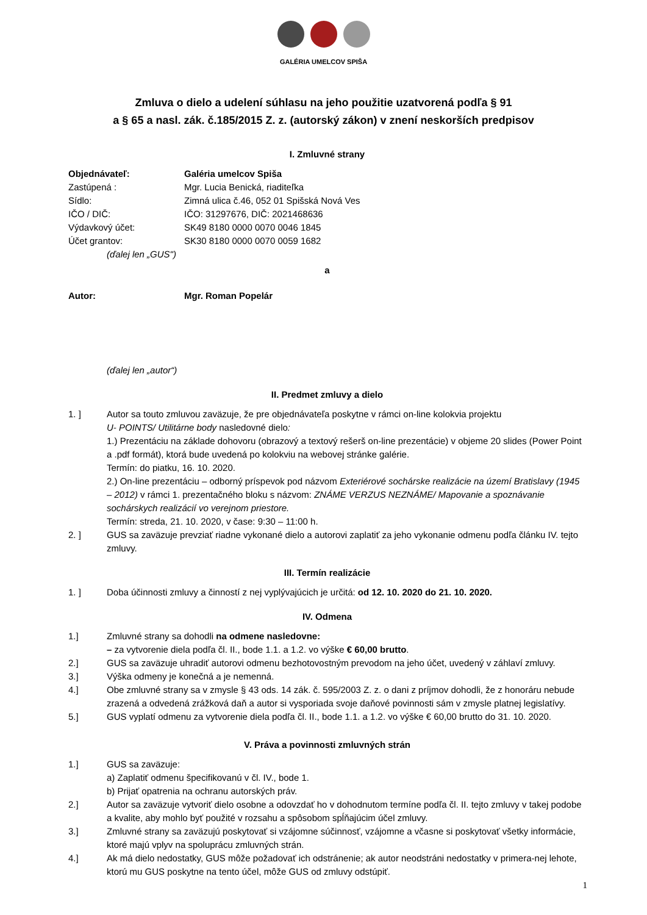GALÉRIA UMELCOV SPIŠA
Zmluva o dielo a udelení súhlasu na jeho použitie uzatvorená podľa § 91
a § 65 a nasl. zák. č.185/2015 Z. z. (autorský zákon) v znení neskorších predpisov
I. Zmluvné strany
Objednávateľ: Galéria umelcov Spiša
Zastúpená : Mgr. Lucia Benická, riaditeľka
Sídlo: Zimná ulica č.46, 052 01 Spišská Nová Ves
IČO / DIČ: IČO: 31297676, DIČ: 2021468636
Výdavkový účet: SK49 8180 0000 0070 0046 1845
Účet grantov: SK30 8180 0000 0070 0059 1682
(ďalej len „GUS")
a
Autor: Mgr. Roman Popelár
(ďalej len „autor“)
II. Predmet zmluvy a dielo
1. ] Autor sa touto zmluvou zaväzuje, že pre objednávateľa poskytne v rámci on-line kolokvia projektu
U- POINTS/ Utilitárne body nasledovné dielo:
1.) Prezentáciu na základe dohovoru (obrazový a textový rešerš on-line prezentácie) v objeme 20 slides (Power Point a .pdf formát), ktorá bude uvedená po kolokviu na webovej stránke galérie.
Termín: do piatku, 16. 10. 2020.
2.) On-line prezentáciu – odborný príspevok pod názvom Exteriérové sochárske realizácie na území Bratislavy (1945 – 2012) v rámci 1. prezentačného bloku s názvom: ZNÁME VERZUS NEZNÁME/ Mapovanie a spoznávanie sochárskych realizácií vo verejnom priestore.
Termín: streda, 21. 10. 2020, v čase: 9:30 – 11:00 h.
2. ] GUS sa zaväzuje prevziať riadne vykonané dielo a autorovi zaplatiť za jeho vykonanie odmenu podľa článku IV. tejto zmluvy.
III. Termín realizácie
1. ] Doba účinnosti zmluvy a činností z nej vyplývajúcich je určitá: od 12. 10. 2020 do 21. 10. 2020.
IV. Odmena
1.] Zmluvné strany sa dohodli na odmene nasledovne:
– za vytvorenie diela podľa čl. II., bode 1.1. a 1.2. vo výške € 60,00 brutto.
2.] GUS sa zaväzuje uhradiť autorovi odmenu bezhotovostným prevodom na jeho účet, uvedený v záhlaví zmluvy.
3.] Výška odmeny je konečná a je nemenná.
4.] Obe zmluvné strany sa v zmysle § 43 ods. 14 zák. č. 595/2003 Z. z. o dani z príjmov dohodli, že z honoráru nebude zrazená a odvedená zrážková daň a autor si vysporiada svoje daňové povinnosti sám v zmysle platnej legislatívy.
5.] GUS vyplatí odmenu za vytvorenie diela podľa čl. II., bode 1.1. a 1.2. vo výške € 60,00 brutto do 31. 10. 2020.
V. Práva a povinnosti zmluvných strán
1.] GUS sa zaväzuje:
a) Zaplatiť odmenu špecifikovanú v čl. IV., bode 1.
b) Prijať opatrenia na ochranu autorských práv.
2.] Autor sa zaväzuje vytvoriť dielo osobne a odovzdať ho v dohodnutom termíne podľa čl. II. tejto zmluvy v takej podobe a kvalite, aby mohlo byť použité v rozsahu a spôsobom spĺňajúcim účel zmluvy.
3.] Zmluvné strany sa zaväzujú poskytovať si vzájomne súčinnosť, vzájomne a včasne si poskytovať všetky informácie, ktoré majú vplyv na spoluprácu zmluvných strán.
4.] Ak má dielo nedostatky, GUS môže požadovať ich odstránenie; ak autor neodstráni nedostatky v primera-nej lehote, ktorú mu GUS poskytne na tento účel, môže GUS od zmluvy odstúpiť.
1